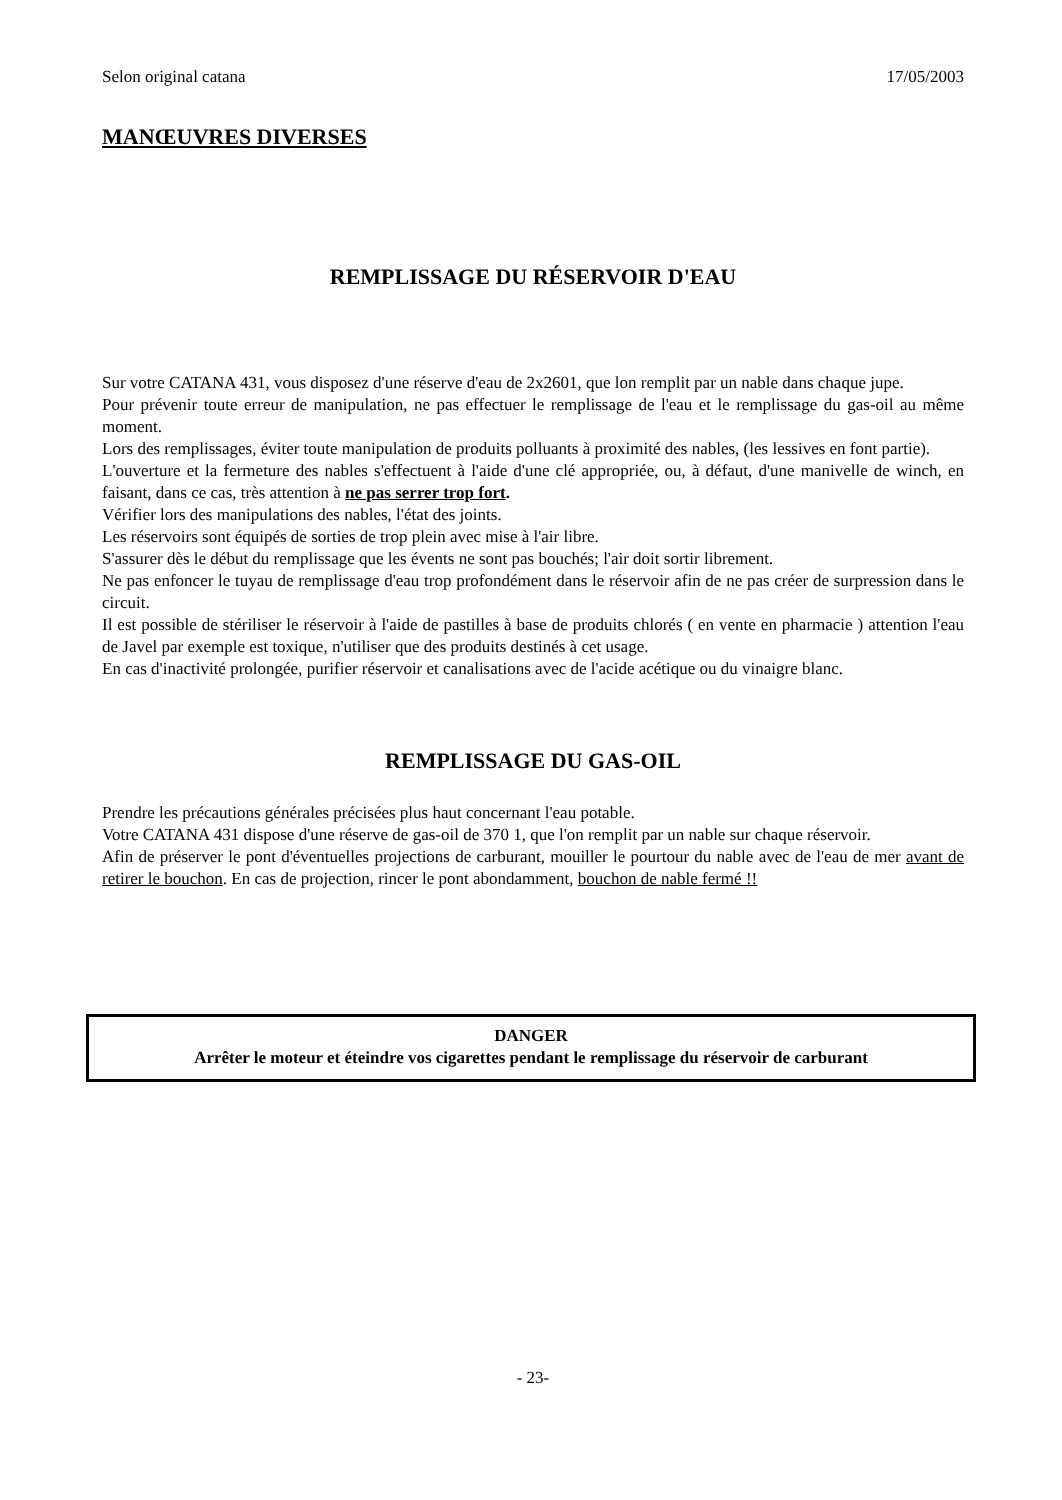Selon original catana 17/05/2003
MANŒUVRES DIVERSES
REMPLISSAGE DU RÉSERVOIR D'EAU
Sur votre CATANA 431, vous disposez d'une réserve d'eau de 2x2601, que lon remplit par un nable dans chaque jupe.
Pour prévenir toute erreur de manipulation, ne pas effectuer le remplissage de l'eau et le remplissage du gas-oil au même moment.
Lors des remplissages, éviter toute manipulation de produits polluants à proximité des nables, (les lessives en font partie).
L'ouverture et la fermeture des nables s'effectuent à l'aide d'une clé appropriée, ou, à défaut, d'une manivelle de winch, en faisant, dans ce cas, très attention à ne pas serrer trop fort.
Vérifier lors des manipulations des nables, l'état des joints.
Les réservoirs sont équipés de sorties de trop plein avec mise à l'air libre.
S'assurer dès le début du remplissage que les évents ne sont pas bouchés; l'air doit sortir librement.
Ne pas enfoncer le tuyau de remplissage d'eau trop profondément dans le réservoir afin de ne pas créer de surpression dans le circuit.
Il est possible de stériliser le réservoir à l'aide de pastilles à base de produits chlorés ( en vente en pharmacie ) attention l'eau de Javel par exemple est toxique, n'utiliser que des produits destinés à cet usage.
En cas d'inactivité prolongée, purifier réservoir et canalisations avec de l'acide acétique ou du vinaigre blanc.
REMPLISSAGE DU GAS-OIL
Prendre les précautions générales précisées plus haut concernant l'eau potable.
Votre CATANA 431 dispose d'une réserve de gas-oil de 370 1, que l'on remplit par un nable sur chaque réservoir.
Afin de préserver le pont d'éventuelles projections de carburant, mouiller le pourtour du nable avec de l'eau de mer avant de retirer le bouchon. En cas de projection, rincer le pont abondamment, bouchon de nable fermé !!
DANGER
Arrêter le moteur et éteindre vos cigarettes pendant le remplissage du réservoir de carburant
- 23-